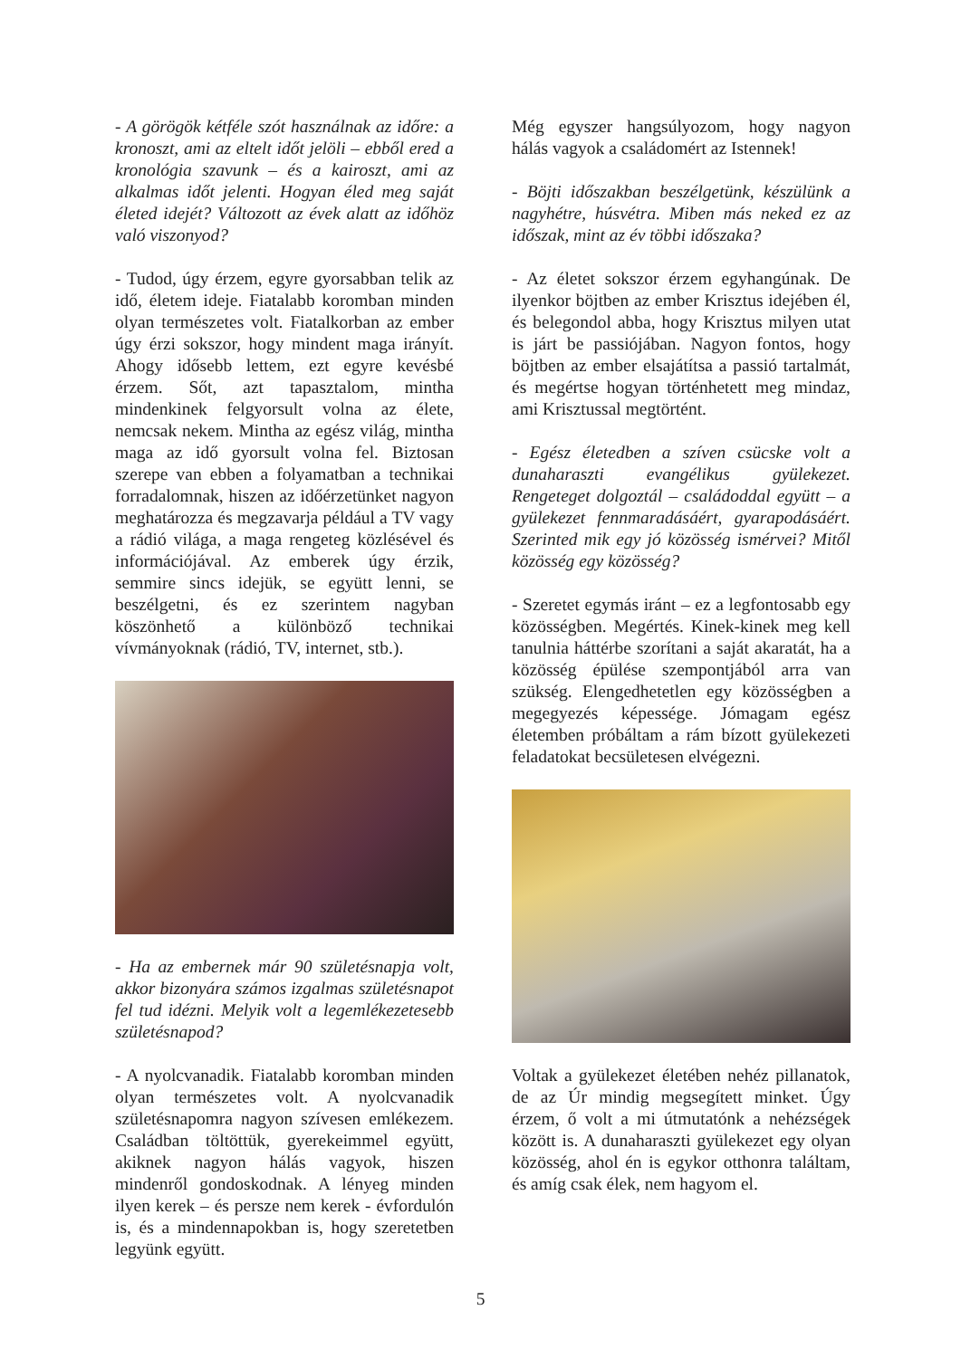- A görögök kétféle szót használnak az időre: a kronoszt, ami az eltelt időt jelöli – ebből ered a kronológia szavunk – és a kairoszt, ami az alkalmas időt jelenti. Hogyan éled meg saját életed idejét? Változott az évek alatt az időhöz való viszonyod?
- Tudod, úgy érzem, egyre gyorsabban telik az idő, életem ideje. Fiatalabb koromban minden olyan természetes volt. Fiatalkorban az ember úgy érzi sokszor, hogy mindent maga irányít. Ahogy idősebb lettem, ezt egyre kevésbé érzem. Sőt, azt tapasztalom, mintha mindenkinek felgyorsult volna az élete, nemcsak nekem. Mintha az egész világ, mintha maga az idő gyorsult volna fel. Biztosan szerepe van ebben a folyamatban a technikai forradalomnak, hiszen az időérzetünket nagyon meghatározza és megzavarja például a TV vagy a rádió világa, a maga rengeteg közlésével és információjával. Az emberek úgy érzik, semmire sincs idejük, se együtt lenni, se beszélgetni, és ez szerintem nagyban köszönhető a különböző technikai vívmányoknak (rádió, TV, internet, stb.).
- Ha az embernek már 90 születésnapja volt, akkor bizonyára számos izgalmas születésnapot fel tud idézni. Melyik volt a legemlékezetesebb születésnapod?
- A nyolcvanadik. Fiatalabb koromban minden olyan természetes volt. A nyolcvanadik születésnapomra nagyon szívesen emlékezem. Családban töltöttük, gyerekeimmel együtt, akiknek nagyon hálás vagyok, hiszen mindenről gondoskodnak. A lényeg minden ilyen kerek – és persze nem kerek - évfordulón is, és a mindennapokban is, hogy szeretetben legyünk együtt.
Még egyszer hangsúlyozom, hogy nagyon hálás vagyok a családomért az Istennek!
- Böjti időszakban beszélgetünk, készülünk a nagyhétre, húsvétra. Miben más neked ez az időszak, mint az év többi időszaka?
- Az életet sokszor érzem egyhangúnak. De ilyenkor böjtben az ember Krisztus idejében él, és belegondol abba, hogy Krisztus milyen utat is járt be passiójában. Nagyon fontos, hogy böjtben az ember elsajátítsa a passió tartalmát, és megértse hogyan történhetett meg mindaz, ami Krisztussal megtörtént.
- Egész életedben a szíven csücske volt a dunaharaszti evangélikus gyülekezet. Rengeteget dolgoztál – családoddal együtt – a gyülekezet fennmaradásáért, gyarapodásáért. Szerinted mik egy jó közösség ismérvei? Mitől közösség egy közösség?
- Szeretet egymás iránt – ez a legfontosabb egy közösségben. Megértés. Kinek-kinek meg kell tanulnia háttérbe szorítani a saját akaratát, ha a közösség épülése szempontjából arra van szükség. Elengedhetetlen egy közösségben a megegyezés képessége. Jómagam egész életemben próbáltam a rám bízott gyülekezeti feladatokat becsületesen elvégezni.
Voltak a gyülekezet életében nehéz pillanatok, de az Úr mindig megsegített minket. Úgy érzem, ő volt a mi útmutatónk a nehézségek között is. A dunaharaszti gyülekezet egy olyan közösség, ahol én is egykor otthonra találtam, és amíg csak élek, nem hagyom el.
5